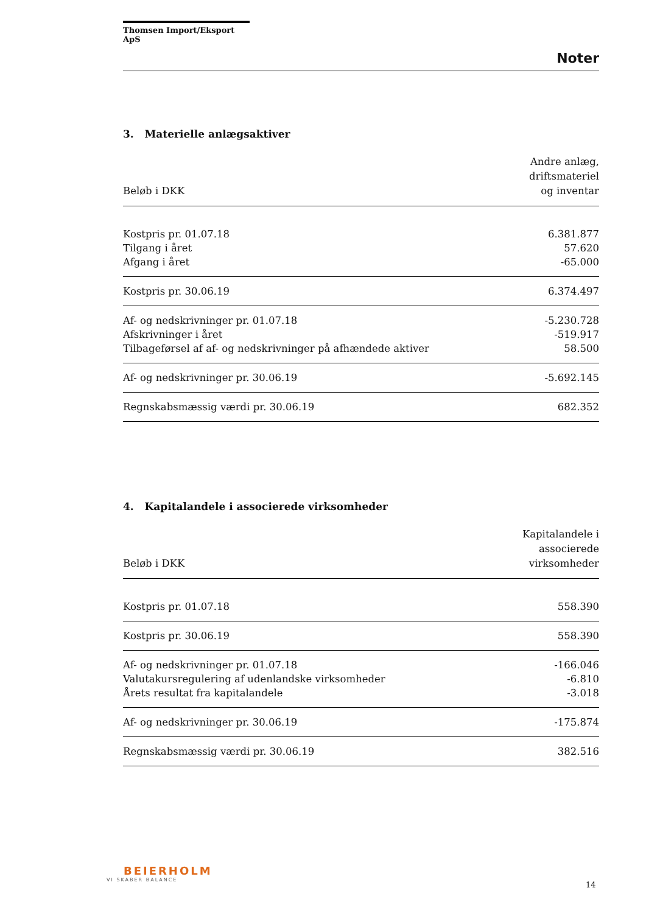Thomsen Import/Eksport ApS
Noter
3. Materielle anlægsaktiver
| Beløb i DKK | Andre anlæg, driftsmateriel og inventar |
| --- | --- |
| Kostpris pr. 01.07.18 | 6.381.877 |
| Tilgang i året | 57.620 |
| Afgang i året | -65.000 |
| Kostpris pr. 30.06.19 | 6.374.497 |
| Af- og nedskrivninger pr. 01.07.18 | -5.230.728 |
| Afskrivninger i året | -519.917 |
| Tilbageførsel af af- og nedskrivninger på afhændede aktiver | 58.500 |
| Af- og nedskrivninger pr. 30.06.19 | -5.692.145 |
| Regnskabsmæssig værdi pr. 30.06.19 | 682.352 |
4. Kapitalandele i associerede virksomheder
| Beløb i DKK | Kapitalandele i associerede virksomheder |
| --- | --- |
| Kostpris pr. 01.07.18 | 558.390 |
| Kostpris pr. 30.06.19 | 558.390 |
| Af- og nedskrivninger pr. 01.07.18 | -166.046 |
| Valutakursregulering af udenlandske virksomheder | -6.810 |
| Årets resultat fra kapitalandele | -3.018 |
| Af- og nedskrivninger pr. 30.06.19 | -175.874 |
| Regnskabsmæssig værdi pr. 30.06.19 | 382.516 |
BEIERHOLM
VI SKABER BALANCE
14